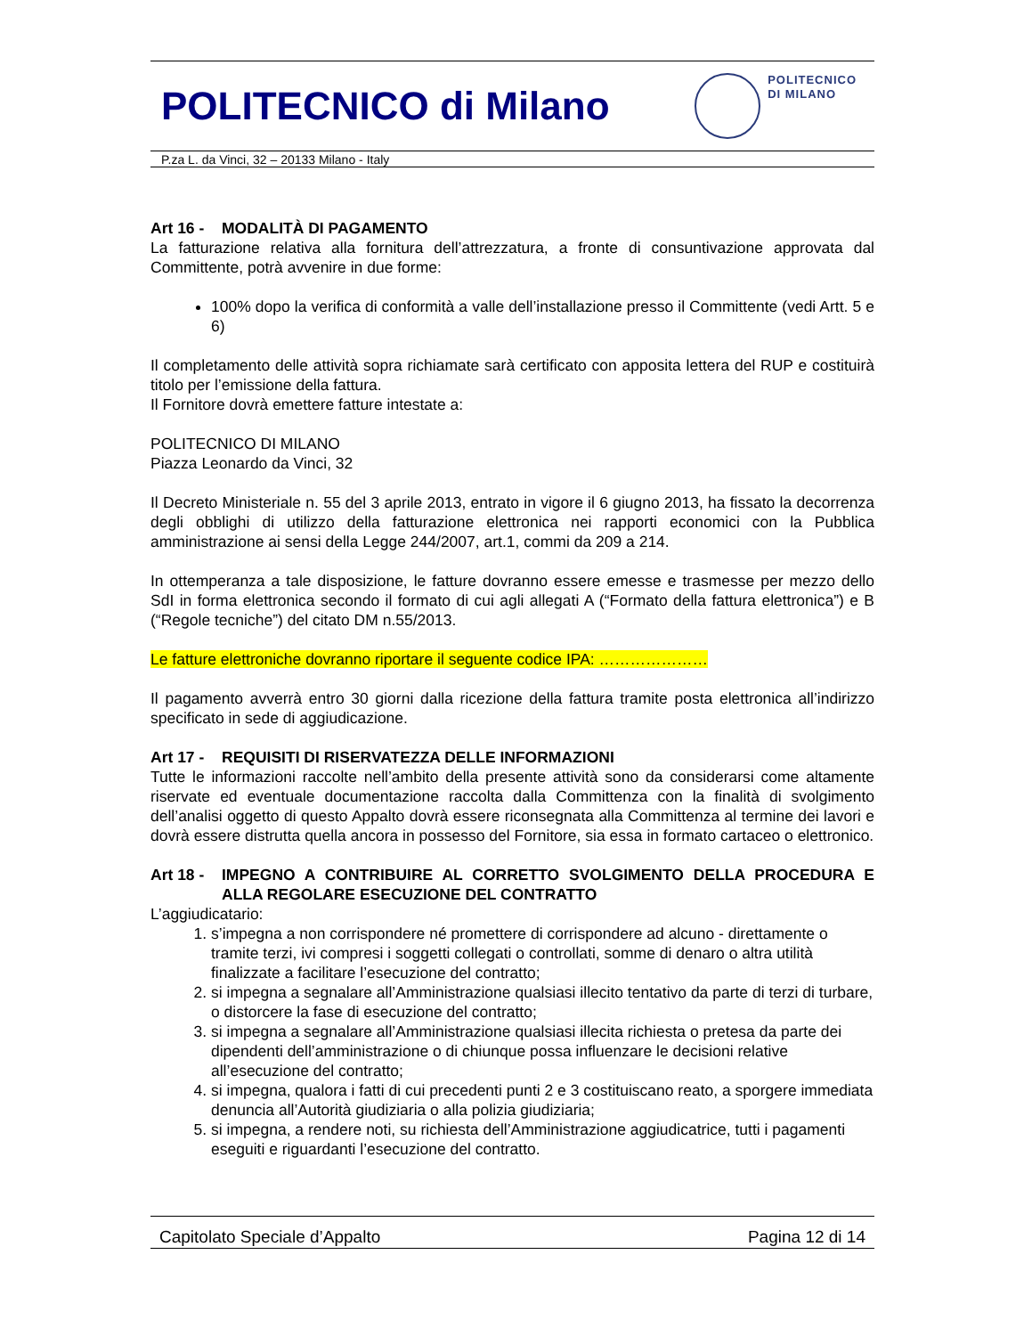POLITECNICO di Milano
POLITECNICO
DI MILANO
P.za L. da Vinci, 32 – 20133 Milano - Italy
Art 16 - MODALITÀ DI PAGAMENTO
La fatturazione relativa alla fornitura dell’attrezzatura, a fronte di consuntivazione approvata dal Committente, potrà avvenire in due forme:
100% dopo la verifica di conformità a valle dell’installazione presso il Committente (vedi Artt. 5 e 6)
Il completamento delle attività sopra richiamate sarà certificato con apposita lettera del RUP e costituirà titolo per l’emissione della fattura.
Il Fornitore dovrà emettere fatture intestate a:
POLITECNICO DI MILANO
Piazza Leonardo da Vinci, 32
Il Decreto Ministeriale n. 55 del 3 aprile 2013, entrato in vigore il 6 giugno 2013, ha fissato la decorrenza degli obblighi di utilizzo della fatturazione elettronica nei rapporti economici con la Pubblica amministrazione ai sensi della Legge 244/2007, art.1, commi da 209 a 214.
In ottemperanza a tale disposizione, le fatture dovranno essere emesse e trasmesse per mezzo dello SdI in forma elettronica secondo il formato di cui agli allegati A (“Formato della fattura elettronica”) e B (“Regole tecniche”) del citato DM n.55/2013.
Le fatture elettroniche dovranno riportare il seguente codice IPA: …………………
Il pagamento avverrà entro 30 giorni dalla ricezione della fattura tramite posta elettronica all’indirizzo specificato in sede di aggiudicazione.
Art 17 - REQUISITI DI RISERVATEZZA DELLE INFORMAZIONI
Tutte le informazioni raccolte nell’ambito della presente attività sono da considerarsi come altamente riservate ed eventuale documentazione raccolta dalla Committenza con la finalità di svolgimento dell’analisi oggetto di questo Appalto dovrà essere riconsegnata alla Committenza al termine dei lavori e dovrà essere distrutta quella ancora in possesso del Fornitore, sia essa in formato cartaceo o elettronico.
Art 18 - IMPEGNO A CONTRIBUIRE AL CORRETTO SVOLGIMENTO DELLA PROCEDURA E ALLA REGOLARE ESECUZIONE DEL CONTRATTO
L’aggiudicatario:
1. s’impegna a non corrispondere né promettere di corrispondere ad alcuno - direttamente o tramite terzi, ivi compresi i soggetti collegati o controllati, somme di denaro o altra utilità finalizzate a facilitare l’esecuzione del contratto;
2. si impegna a segnalare all’Amministrazione qualsiasi illecito tentativo da parte di terzi di turbare, o distorcere la fase di esecuzione del contratto;
3. si impegna a segnalare all’Amministrazione qualsiasi illecita richiesta o pretesa da parte dei dipendenti dell’amministrazione o di chiunque possa influenzare le decisioni relative all’esecuzione del contratto;
4. si impegna, qualora i fatti di cui precedenti punti 2 e 3 costituiscano reato, a sporgere immediata denuncia all’Autorità giudiziaria o alla polizia giudiziaria;
5. si impegna, a rendere noti, su richiesta dell’Amministrazione aggiudicatrice, tutti i pagamenti eseguiti e riguardanti l’esecuzione del contratto.
Capitolato Speciale d’Appalto Pagina 12 di 14